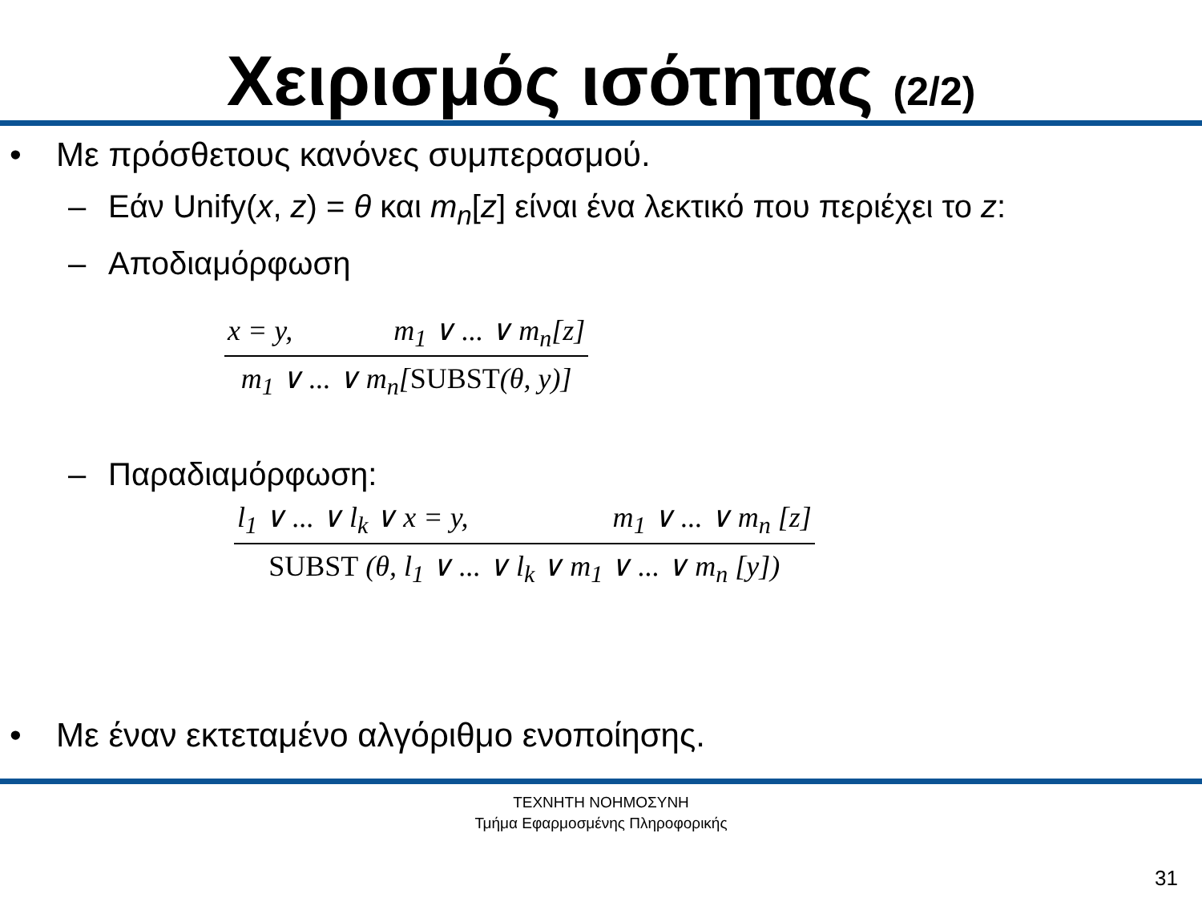Χειρισμός ισότητας (2/2)
• Με πρόσθετους κανόνες συμπερασμού.
– Εάν Unify(x, z) = θ και m<sub>n</sub>[z] είναι ένα λεκτικό που περιέχει το z:
– Αποδιαμόρφωση
x = y, m<sub>1</sub> ∨ ... ∨ m<sub>n</sub>[z]
m<sub>1</sub> ∨ ... ∨ m<sub>n</sub>[SUBST(θ, y)]
– Παραδιαμόρφωση:
l<sub>1</sub> ∨ ... ∨ l<sub>k</sub> ∨ x = y, m<sub>1</sub> ∨ ... ∨ m<sub>n</sub> [z]
SUBST (θ, l<sub>1</sub> ∨ ... ∨ l<sub>k</sub> ∨ m<sub>1</sub> ∨ ... ∨ m<sub>n</sub> [y])
• Με έναν εκτεταμένο αλγόριθμο ενοποίησης.
ΤΕΧΝΗΤΗ ΝΟΗΜΟΣΥΝΗ
Τμήμα Εφαρμοσμένης Πληροφορικής
31